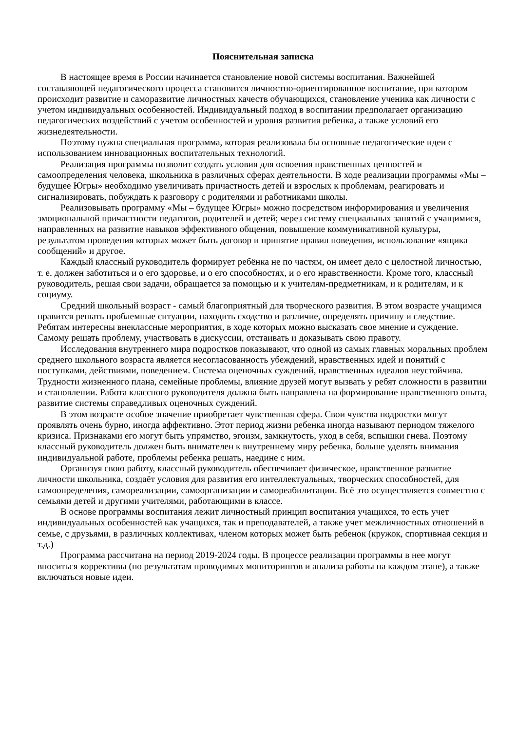Пояснительная записка
В настоящее время в России начинается становление новой системы воспитания. Важнейшей составляющей педагогического процесса становится личностно-ориентированное воспитание, при котором происходит развитие и саморазвитие личностных качеств обучающихся, становление ученика как личности с учетом индивидуальных особенностей. Индивидуальный подход в воспитании предполагает организацию педагогических воздействий с учетом особенностей и уровня развития ребенка, а также условий его жизнедеятельности.
Поэтому нужна специальная программа, которая реализовала бы основные педагогические идеи с использованием инновационных воспитательных технологий.
Реализация программы позволит создать условия для освоения нравственных ценностей и самоопределения человека, школьника в различных сферах деятельности. В ходе реализации программы «Мы – будущее Югры» необходимо увеличивать причастность детей и взрослых к проблемам, реагировать и сигнализировать, побуждать к разговору с родителями и работниками школы.
Реализовывать программу «Мы – будущее Югры» можно посредством информирования и увеличения эмоциональной причастности педагогов, родителей и детей; через систему специальных занятий с учащимися, направленных на развитие навыков эффективного общения, повышение коммуникативной культуры, результатом проведения которых может быть договор и принятие правил поведения, использование «ящика сообщений» и другое.
Каждый классный руководитель формирует ребёнка не по частям, он имеет дело с целостной личностью, т. е. должен заботиться и о его здоровье, и о его способностях, и о его нравственности. Кроме того, классный руководитель, решая свои задачи, обращается за помощью и к учителям-предметникам, и к родителям, и к социуму.
Средний школьный возраст - самый благоприятный для творческого развития. В этом возрасте учащимся нравится решать проблемные ситуации, находить сходство и различие, определять причину и следствие. Ребятам интересны внеклассные мероприятия, в ходе которых можно высказать свое мнение и суждение. Самому решать проблему, участвовать в дискуссии, отстаивать и доказывать свою правоту.
Исследования внутреннего мира подростков показывают, что одной из самых главных моральных проблем среднего школьного возраста является несогласованность убеждений, нравственных идей и понятий с поступками, действиями, поведением. Система оценочных суждений, нравственных идеалов неустойчива. Трудности жизненного плана, семейные проблемы, влияние друзей могут вызвать у ребят сложности в развитии и становлении. Работа классного руководителя должна быть направлена на формирование нравственного опыта, развитие системы справедливых оценочных суждений.
В этом возрасте особое значение приобретает чувственная сфера. Свои чувства подростки могут проявлять очень бурно, иногда аффективно. Этот период жизни ребенка иногда называют периодом тяжелого кризиса. Признаками его могут быть упрямство, эгоизм, замкнутость, уход в себя, вспышки гнева. Поэтому классный руководитель должен быть внимателен к внутреннему миру ребенка, больше уделять внимания индивидуальной работе, проблемы ребенка решать, наедине с ним.
Организуя свою работу, классный руководитель обеспечивает физическое, нравственное развитие личности школьника, создаёт условия для развития его интеллектуальных, творческих способностей, для самоопределения, самореализации, самоорганизации и самореабилитации. Всё это осуществляется совместно с семьями детей и другими учителями, работающими в классе.
В основе программы воспитания лежит личностный принцип воспитания учащихся, то есть учет индивидуальных особенностей как учащихся, так и преподавателей, а также учет межличностных отношений в семье, с друзьями, в различных коллективах, членом которых может быть ребенок (кружок, спортивная секция и т.д.)
Программа рассчитана на период 2019-2024 годы. В процессе реализации программы в нее могут вноситься коррективы (по результатам проводимых мониторингов и анализа работы на каждом этапе), а также включаться новые идеи.